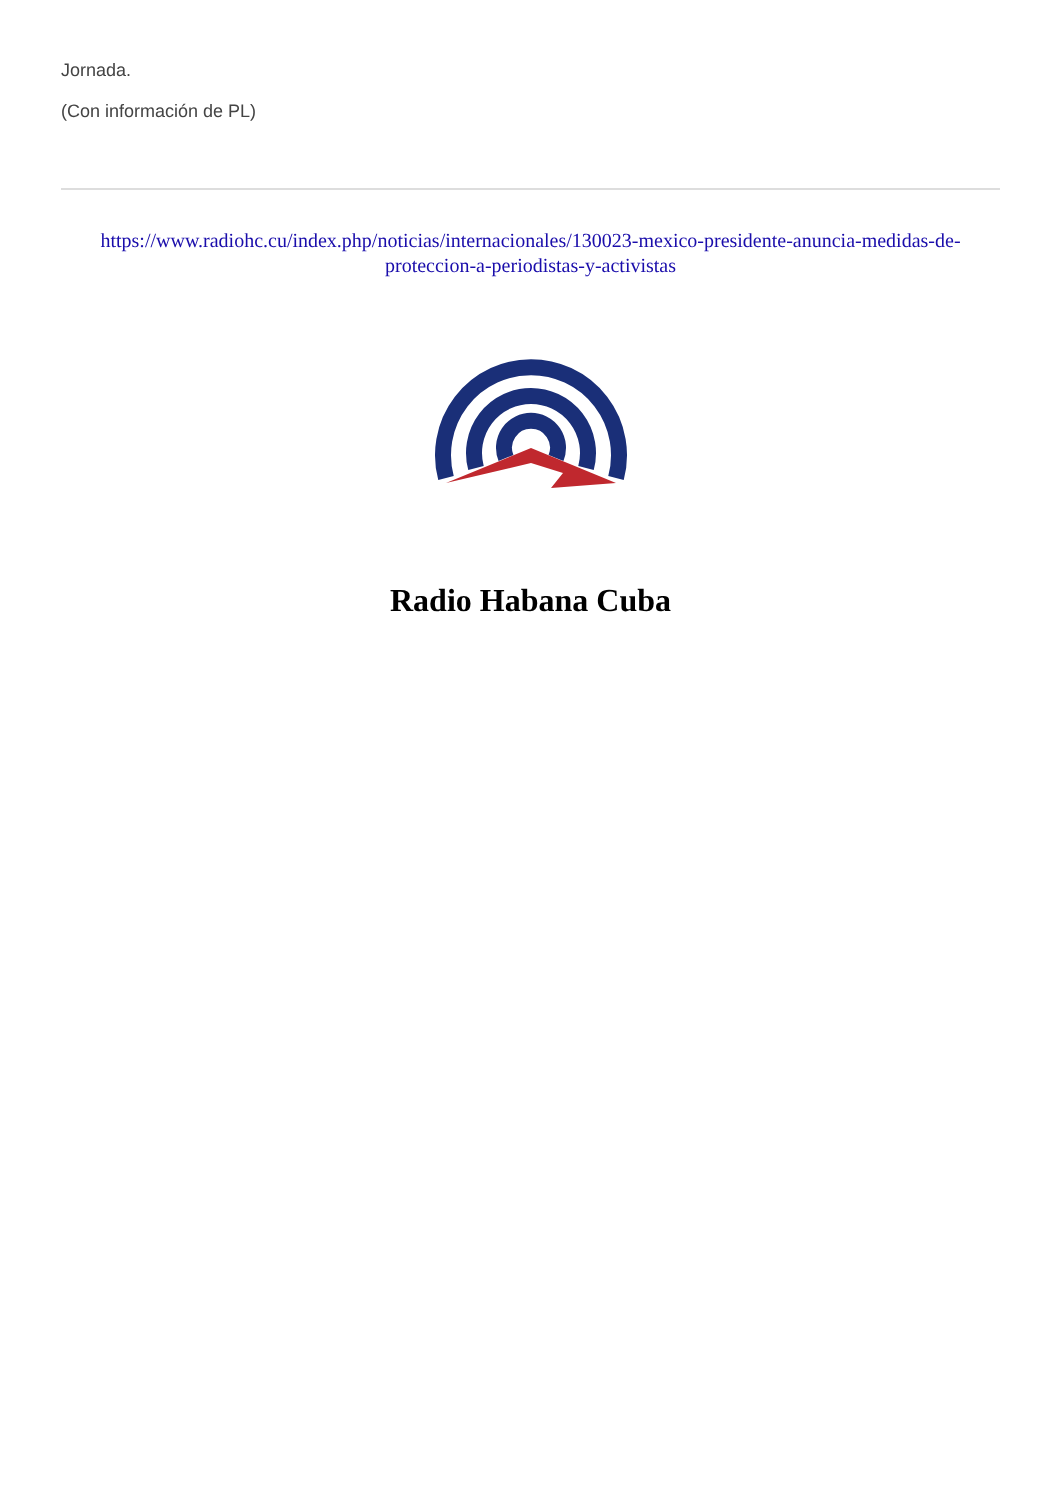Jornada.
(Con información de PL)
https://www.radiohc.cu/index.php/noticias/internacionales/130023-mexico-presidente-anuncia-medidas-de-proteccion-a-periodistas-y-activistas
Radio Habana Cuba